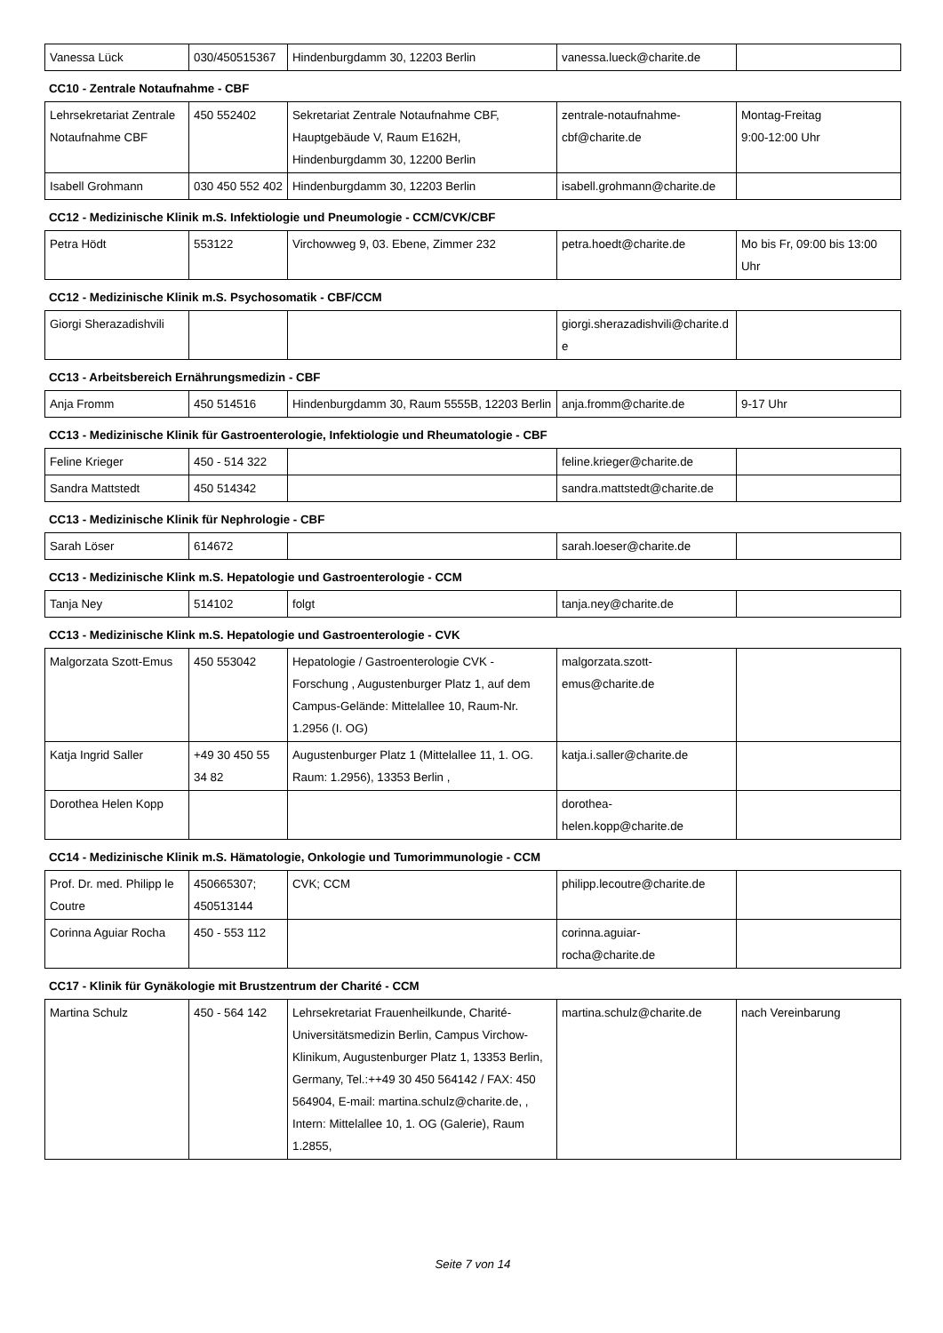| Vanessa Lück | 030/450515367 | Hindenburgdamm 30, 12203 Berlin | vanessa.lueck@charite.de | |
CC10 - Zentrale Notaufnahme - CBF
| Lehrsekretariat Zentrale Notaufnahme CBF | 450 552402 | Sekretariat Zentrale Notaufnahme CBF, Hauptgebäude V, Raum E162H, Hindenburgdamm 30, 12200 Berlin | zentrale-notaufnahme-cbf@charite.de | Montag-Freitag 9:00-12:00 Uhr |
| Isabell Grohmann | 030 450 552 402 | Hindenburgdamm 30, 12203 Berlin | isabell.grohmann@charite.de | |
CC12 - Medizinische Klinik m.S. Infektiologie und Pneumologie - CCM/CVK/CBF
| Petra Hödt | 553122 | Virchowweg 9, 03. Ebene, Zimmer 232 | petra.hoedt@charite.de | Mo bis Fr, 09:00 bis 13:00 Uhr |
CC12 - Medizinische Klinik m.S. Psychosomatik - CBF/CCM
| Giorgi Sherazadishvili | | | giorgi.sherazadishvili@charite.de | |
CC13 - Arbeitsbereich Ernährungsmedizin - CBF
| Anja Fromm | 450 514516 | Hindenburgdamm 30, Raum 5555B, 12203 Berlin | anja.fromm@charite.de | 9-17 Uhr |
CC13 - Medizinische Klinik für Gastroenterologie, Infektiologie und Rheumatologie - CBF
| Feline Krieger | 450 - 514 322 | | feline.krieger@charite.de | |
| Sandra Mattstedt | 450 514342 | | sandra.mattstedt@charite.de | |
CC13 - Medizinische Klinik für Nephrologie - CBF
| Sarah Löser | 614672 | | sarah.loeser@charite.de | |
CC13 - Medizinische Klink m.S. Hepatologie und Gastroenterologie - CCM
| Tanja Ney | 514102 | folgt | tanja.ney@charite.de | |
CC13 - Medizinische Klink m.S. Hepatologie und Gastroenterologie - CVK
| Malgorzata Szott-Emus | 450 553042 | Hepatologie / Gastroenterologie CVK - Forschung , Augustenburger Platz 1, auf dem Campus-Gelände: Mittelallee 10, Raum-Nr. 1.2956 (I. OG) | malgorzata.szott-emus@charite.de | |
| Katja Ingrid Saller | +49 30 450 55 34 82 | Augustenburger Platz 1 (Mittelallee 11, 1. OG. Raum: 1.2956), 13353 Berlin , | katja.i.saller@charite.de | |
| Dorothea Helen Kopp | | | dorothea-helen.kopp@charite.de | |
CC14 - Medizinische Klinik m.S. Hämatologie, Onkologie und Tumorimmunologie - CCM
| Prof. Dr. med. Philipp le Coutre | 450665307; 450513144 | CVK; CCM | philipp.lecoutre@charite.de | |
| Corinna Aguiar Rocha | 450 - 553 112 | | corinna.aguiar-rocha@charite.de | |
CC17 - Klinik für Gynäkologie mit Brustzentrum der Charité - CCM
| Martina Schulz | 450 - 564 142 | Lehrsekretariat Frauenheilkunde, Charité-Universitätsmedizin Berlin, Campus Virchow-Klinikum, Augustenburger Platz 1, 13353 Berlin, Germany, Tel.:++49 30 450 564142 / FAX: 450 564904, E-mail: martina.schulz@charite.de, , Intern: Mittelallee 10, 1. OG (Galerie), Raum 1.2855, | martina.schulz@charite.de | nach Vereinbarung |
Seite 7 von 14